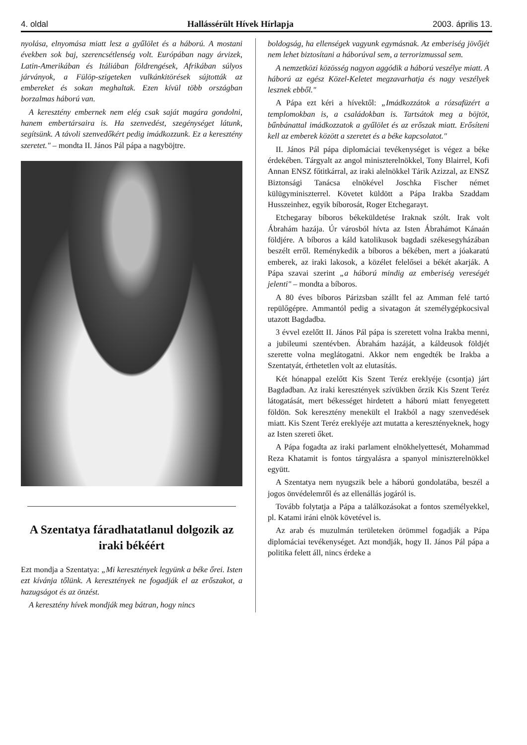4. oldal Hallássérült Hívek Hírlapja 2003. április 13.
nyolása, elnyomása miatt lesz a gyűlölet és a háború. A mostani években sok baj, szerencsétlenség volt. Európában nagy árvizek, Latin-Amerikában és Itáliában földrengések, Afrikában súlyos járványok, a Fülöp-szigeteken vulkánkitörések sújtották az embereket és sokan meghaltak. Ezen kívül több országban borzalmas háború van.
A keresztény embernek nem elég csak saját magára gondolni, hanem embertársaira is. Ha szenvedést, szegénységet látunk, segítsünk. A távoli szenvedőkért pedig imádkozzunk. Ez a keresztény szeretet." – mondta II. János Pál pápa a nagyböjtre.
A Szentatya fáradhatatlanul dolgozik az iraki békéért
Ezt mondja a Szentatya: „Mi keresztények legyünk a béke őrei. Isten ezt kívánja tőlünk. A keresztények ne fogadják el az erőszakot, a hazugságot és az önzést.
A keresztény hívek mondják meg bátran, hogy nincs
boldogság, ha ellenségek vagyunk egymásnak. Az emberiség jövőjét nem lehet biztosítani a háborúval sem, a terrorizmussal sem.
A nemzetközi közösség nagyon aggódik a háború veszélye miatt. A háború az egész Közel-Keletet megzavarhatja és nagy veszélyek lesznek ebből."
A Pápa ezt kéri a hívektől: „Imádkozzátok a rózsafüzért a templomokban is, a családokban is. Tartsátok meg a böjtöt, bűnbánattal imádkozzatok a gyűlölet és az erőszak miatt. Erősíteni kell az emberek között a szeretet és a béke kapcsolatot."
II. János Pál pápa diplomáciai tevékenységet is végez a béke érdekében. Tárgyalt az angol miniszterelnökkel, Tony Blairrel, Kofi Annan ENSZ főtitkárral, az iraki alelnökkel Tárik Azizzal, az ENSZ Biztonsági Tanácsa elnökével Joschka Fischer német külügyminiszterrel. Követet küldött a Pápa Irakba Szaddam Husszeinhez, egyik bíborosát, Roger Etchegarayt.
Etchegaray bíboros békeküldetése Iraknak szólt. Irak volt Ábrahám hazája. Úr városból hívta az Isten Ábrahámot Kánaán földjére. A bíboros a káld katolikusok bagdadi székesegyházában beszélt erről. Reménykedik a bíboros a békében, mert a jóakaratú emberek, az iraki lakosok, a közélet felelősei a békét akarják. A Pápa szavai szerint „a háború mindig az emberiség vereségét jelenti" – mondta a bíboros.
A 80 éves bíboros Párizsban szállt fel az Amman felé tartó repülőgépre. Ammantól pedig a sivatagon át személygépkocsival utazott Bagdadba.
3 évvel ezelőtt II. János Pál pápa is szeretett volna Irakba menni, a jubileumi szentévben. Ábrahám hazáját, a káldeusok földjét szerette volna meglátogatni. Akkor nem engedték be Irakba a Szentatyát, érthetetlen volt az elutasítás.
Két hónappal ezelőtt Kis Szent Teréz ereklyéje (csontja) járt Bagdadban. Az iraki keresztények szívükben őrzik Kis Szent Teréz látogatását, mert békességet hirdetett a háború miatt fenyegetett földön. Sok keresztény menekült el Irakból a nagy szenvedések miatt. Kis Szent Teréz ereklyéje azt mutatta a keresztényeknek, hogy az Isten szereti őket.
A Pápa fogadta az iraki parlament elnökhelyettesét, Mohammad Reza Khatamit is fontos tárgyalásra a spanyol miniszterelnökkel együtt.
A Szentatya nem nyugszik bele a háború gondolatába, beszél a jogos önvédelemről és az ellenállás jogáról is.
Tovább folytatja a Pápa a találkozásokat a fontos személyekkel, pl. Katami iráni elnök követével is.
Az arab és muzulmán területeken örömmel fogadják a Pápa diplomáciai tevékenységet. Azt mondják, hogy II. János Pál pápa a politika felett áll, nincs érdeke a